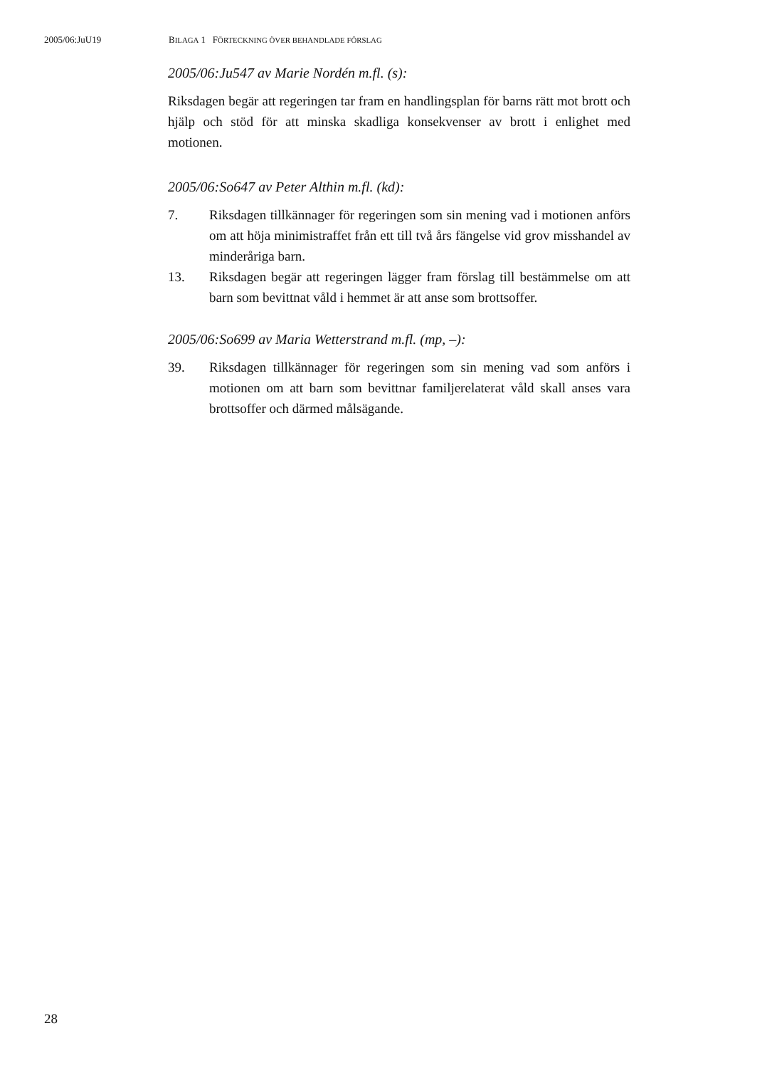2005/06:JuU19 BILAGA 1 FÖRTECKNING ÖVER BEHANDLADE FÖRSLAG
2005/06:Ju547 av Marie Nordén m.fl. (s):
Riksdagen begär att regeringen tar fram en handlingsplan för barns rätt mot brott och hjälp och stöd för att minska skadliga konsekvenser av brott i enlighet med motionen.
2005/06:So647 av Peter Althin m.fl. (kd):
7. Riksdagen tillkännager för regeringen som sin mening vad i motio­nen anförs om att höja minimistraffet från ett till två års fängelse vid grov misshandel av minderåriga barn.
13. Riksdagen begär att regeringen lägger fram förslag till bestämmelse om att barn som bevittnat våld i hemmet är att anse som brottsoffer.
2005/06:So699 av Maria Wetterstrand m.fl. (mp, –):
39. Riksdagen tillkännager för regeringen som sin mening vad som anförs i motionen om att barn som bevittnar familjerelaterat våld skall anses vara brottsoffer och därmed målsägande.
28